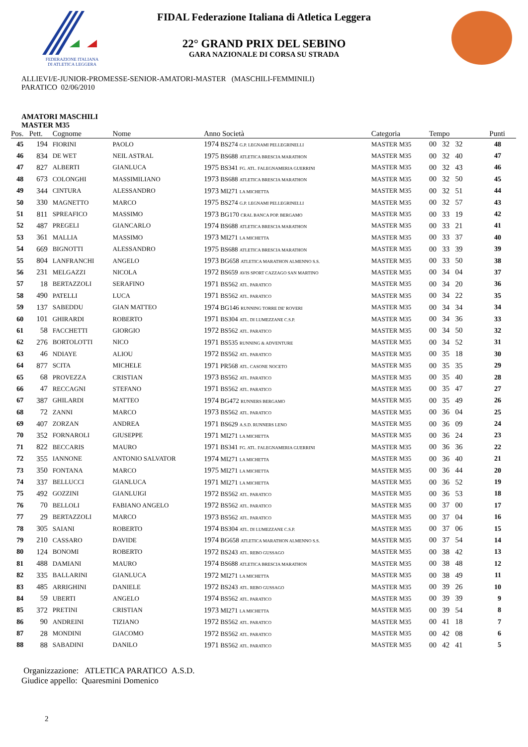FEDERAZIONE ITALIANA
DI ATLETICA LEGGERA
FIDAL Federazione Italiana di Atletica Leggera
22° GRAND PRIX DEL SEBINO
GARA NAZIONALE DI CORSA SU STRADA
ALLIEVI/E-JUNIOR-PROMESSE-SENIOR-AMATORI-MASTER (MASCHILI-FEMMINILI)
PARATICO 02/06/2010
AMATORI MASCHILI
MASTER M35
| Pos. | Pett. | Cognome | Nome | Anno Società | Categoria | Tempo | Punti |
| --- | --- | --- | --- | --- | --- | --- | --- |
| 45 | 194 | FIORINI | PAOLO | 1974 BS274 G.P. LEGNAMI PELLEGRINELLI | MASTER M35 | 00 32 32 | 48 |
| 46 | 834 | DE WET | NEIL ASTRAL | 1975 BS688 ATLETICA BRESCIA MARATHON | MASTER M35 | 00 32 40 | 47 |
| 47 | 827 | ALBERTI | GIANLUCA | 1975 BS341 FG. ATL. FALEGNAMERIA GUERRINI | MASTER M35 | 00 32 43 | 46 |
| 48 | 673 | COLONGHI | MASSIMILIANO | 1973 BS688 ATLETICA BRESCIA MARATHON | MASTER M35 | 00 32 50 | 45 |
| 49 | 344 | CINTURA | ALESSANDRO | 1973 MI271 LA MICHETTA | MASTER M35 | 00 32 51 | 44 |
| 50 | 330 | MAGNETTO | MARCO | 1975 BS274 G.P. LEGNAMI PELLEGRINELLI | MASTER M35 | 00 32 57 | 43 |
| 51 | 811 | SPREAFICO | MASSIMO | 1973 BG170 CRAL BANCA POP. BERGAMO | MASTER M35 | 00 33 19 | 42 |
| 52 | 487 | PREGELI | GIANCARLO | 1974 BS688 ATLETICA BRESCIA MARATHON | MASTER M35 | 00 33 21 | 41 |
| 53 | 361 | MALLIA | MASSIMO | 1973 MI271 LA MICHETTA | MASTER M35 | 00 33 37 | 40 |
| 54 | 669 | BIGNOTTI | ALESSANDRO | 1975 BS688 ATLETICA BRESCIA MARATHON | MASTER M35 | 00 33 39 | 39 |
| 55 | 804 | LANFRANCHI | ANGELO | 1973 BG658 ATLETICA MARATHON ALMENNO S.S. | MASTER M35 | 00 33 50 | 38 |
| 56 | 231 | MELGAZZI | NICOLA | 1972 BS659 AVIS SPORT CAZZAGO SAN MARTINO | MASTER M35 | 00 34 04 | 37 |
| 57 | 18 | BERTAZZOLI | SERAFINO | 1971 BS562 ATL. PARATICO | MASTER M35 | 00 34 20 | 36 |
| 58 | 490 | PATELLI | LUCA | 1971 BS562 ATL. PARATICO | MASTER M35 | 00 34 22 | 35 |
| 59 | 137 | SABEDDU | GIAN MATTEO | 1974 BG146 RUNNING TORRE DE' ROVERI | MASTER M35 | 00 34 34 | 34 |
| 60 | 101 | GHIRARDI | ROBERTO | 1971 BS304 ATL. DI LUMEZZANE C.S.P. | MASTER M35 | 00 34 36 | 33 |
| 61 | 58 | FACCHETTI | GIORGIO | 1972 BS562 ATL. PARATICO | MASTER M35 | 00 34 50 | 32 |
| 62 | 276 | BORTOLOTTI | NICO | 1971 BS535 RUNNING & ADVENTURE | MASTER M35 | 00 34 52 | 31 |
| 63 | 46 | NDIAYE | ALIOU | 1972 BS562 ATL. PARATICO | MASTER M35 | 00 35 18 | 30 |
| 64 | 877 | SCITA | MICHELE | 1971 PR568 ATL. CASONE NOCETO | MASTER M35 | 00 35 35 | 29 |
| 65 | 68 | PROVEZZA | CRISTIAN | 1973 BS562 ATL. PARATICO | MASTER M35 | 00 35 40 | 28 |
| 66 | 47 | RECCAGNI | STEFANO | 1971 BS562 ATL. PARATICO | MASTER M35 | 00 35 47 | 27 |
| 67 | 387 | GHILARDI | MATTEO | 1974 BG472 RUNNERS BERGAMO | MASTER M35 | 00 35 49 | 26 |
| 68 | 72 | ZANNI | MARCO | 1973 BS562 ATL. PARATICO | MASTER M35 | 00 36 04 | 25 |
| 69 | 407 | ZORZAN | ANDREA | 1971 BS629 A.S.D. RUNNERS LENO | MASTER M35 | 00 36 09 | 24 |
| 70 | 352 | FORNAROLI | GIUSEPPE | 1971 MI271 LA MICHETTA | MASTER M35 | 00 36 24 | 23 |
| 71 | 822 | BECCARIS | MAURO | 1971 BS341 FG. ATL. FALEGNAMERIA GUERRINI | MASTER M35 | 00 36 36 | 22 |
| 72 | 355 | IANNONE | ANTONIO SALVATOR | 1974 MI271 LA MICHETTA | MASTER M35 | 00 36 40 | 21 |
| 73 | 350 | FONTANA | MARCO | 1975 MI271 LA MICHETTA | MASTER M35 | 00 36 44 | 20 |
| 74 | 337 | BELLUCCI | GIANLUCA | 1971 MI271 LA MICHETTA | MASTER M35 | 00 36 52 | 19 |
| 75 | 492 | GOZZINI | GIANLUIGI | 1972 BS562 ATL. PARATICO | MASTER M35 | 00 36 53 | 18 |
| 76 | 70 | BELLOLI | FABIANO ANGELO | 1972 BS562 ATL. PARATICO | MASTER M35 | 00 37 00 | 17 |
| 77 | 29 | BERTAZZOLI | MARCO | 1973 BS562 ATL. PARATICO | MASTER M35 | 00 37 04 | 16 |
| 78 | 305 | SAIANI | ROBERTO | 1974 BS304 ATL. DI LUMEZZANE C.S.P. | MASTER M35 | 00 37 06 | 15 |
| 79 | 210 | CASSARO | DAVIDE | 1974 BG658 ATLETICA MARATHON ALMENNO S.S. | MASTER M35 | 00 37 54 | 14 |
| 80 | 124 | BONOMI | ROBERTO | 1972 BS243 ATL. REBO GUSSAGO | MASTER M35 | 00 38 42 | 13 |
| 81 | 488 | DAMIANI | MAURO | 1974 BS688 ATLETICA BRESCIA MARATHON | MASTER M35 | 00 38 48 | 12 |
| 82 | 335 | BALLARINI | GIANLUCA | 1972 MI271 LA MICHETTA | MASTER M35 | 00 38 49 | 11 |
| 83 | 485 | ARRIGHINI | DANIELE | 1972 BS243 ATL. REBO GUSSAGO | MASTER M35 | 00 39 26 | 10 |
| 84 | 59 | UBERTI | ANGELO | 1974 BS562 ATL. PARATICO | MASTER M35 | 00 39 39 | 9 |
| 85 | 372 | PRETINI | CRISTIAN | 1973 MI271 LA MICHETTA | MASTER M35 | 00 39 54 | 8 |
| 86 | 90 | ANDREINI | TIZIANO | 1972 BS562 ATL. PARATICO | MASTER M35 | 00 41 18 | 7 |
| 87 | 28 | MONDINI | GIACOMO | 1972 BS562 ATL. PARATICO | MASTER M35 | 00 42 08 | 6 |
| 88 | 88 | SABADINI | DANILO | 1971 BS562 ATL. PARATICO | MASTER M35 | 00 42 41 | 5 |
Organizzazione: ATLETICA PARATICO A.S.D.
Giudice appello: Quaresmini Domenico
2